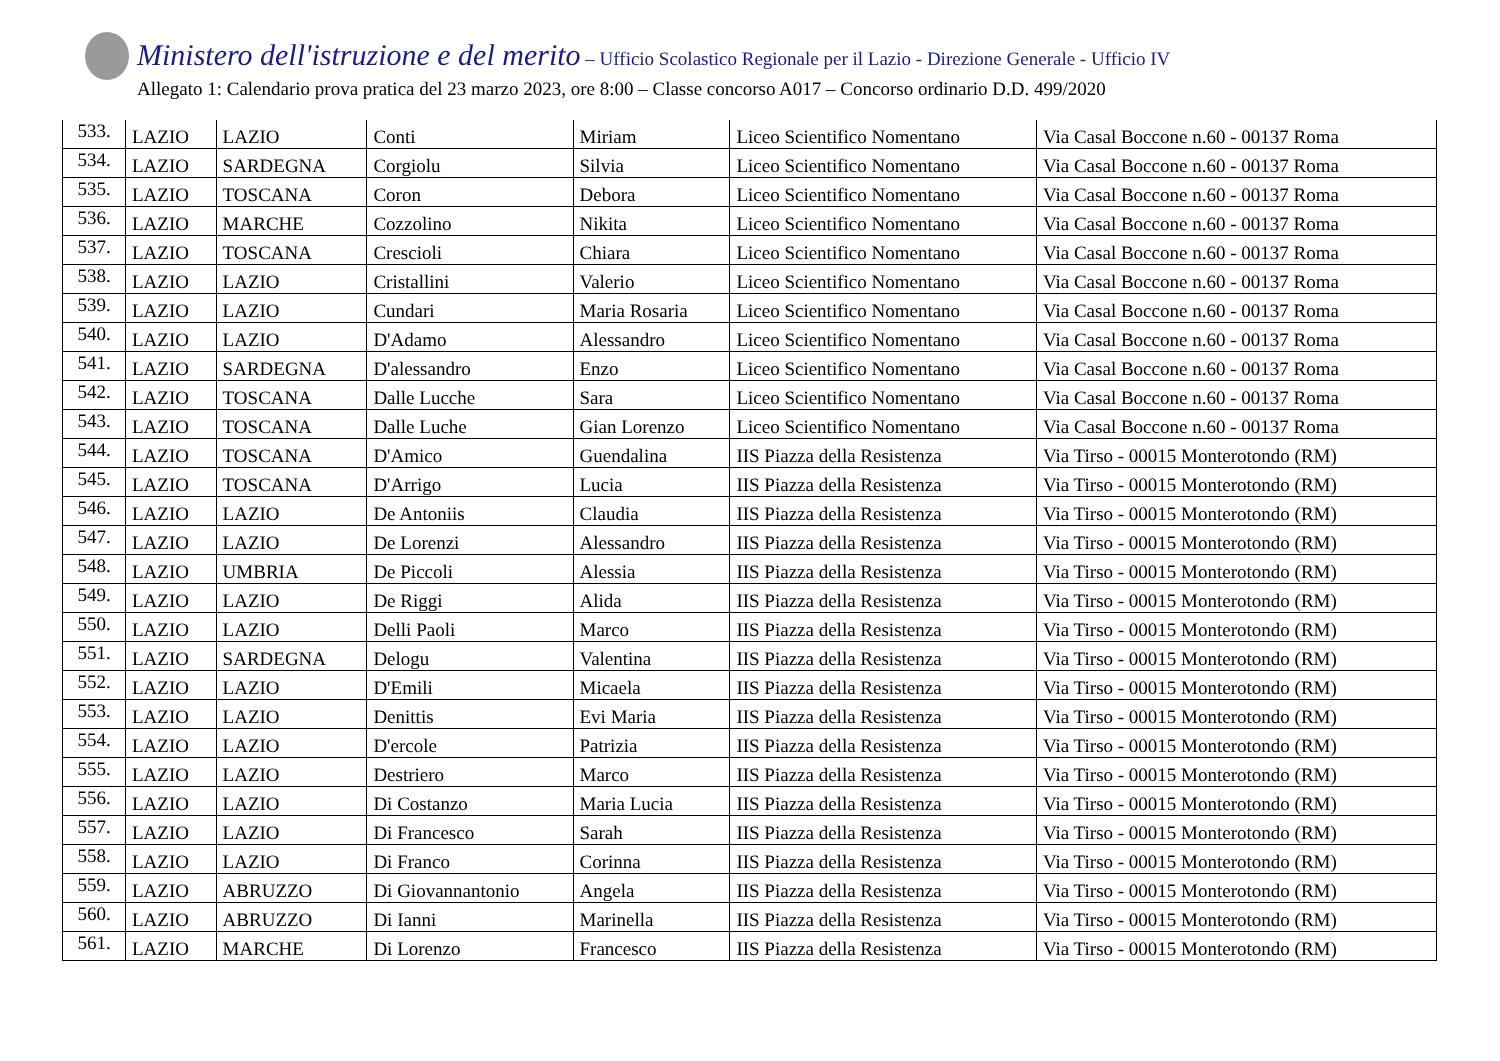Ministero dell'istruzione e del merito – Ufficio Scolastico Regionale per il Lazio - Direzione Generale - Ufficio IV
Allegato 1: Calendario prova pratica del 23 marzo 2023, ore 8:00 – Classe concorso A017 – Concorso ordinario D.D. 499/2020
| 533. | LAZIO | LAZIO | Conti | Miriam | Liceo Scientifico Nomentano | Via Casal Boccone n.60 - 00137 Roma |
| 534. | LAZIO | SARDEGNA | Corgiolu | Silvia | Liceo Scientifico Nomentano | Via Casal Boccone n.60 - 00137 Roma |
| 535. | LAZIO | TOSCANA | Coron | Debora | Liceo Scientifico Nomentano | Via Casal Boccone n.60 - 00137 Roma |
| 536. | LAZIO | MARCHE | Cozzolino | Nikita | Liceo Scientifico Nomentano | Via Casal Boccone n.60 - 00137 Roma |
| 537. | LAZIO | TOSCANA | Crescioli | Chiara | Liceo Scientifico Nomentano | Via Casal Boccone n.60 - 00137 Roma |
| 538. | LAZIO | LAZIO | Cristallini | Valerio | Liceo Scientifico Nomentano | Via Casal Boccone n.60 - 00137 Roma |
| 539. | LAZIO | LAZIO | Cundari | Maria Rosaria | Liceo Scientifico Nomentano | Via Casal Boccone n.60 - 00137 Roma |
| 540. | LAZIO | LAZIO | D'Adamo | Alessandro | Liceo Scientifico Nomentano | Via Casal Boccone n.60 - 00137 Roma |
| 541. | LAZIO | SARDEGNA | D'alessandro | Enzo | Liceo Scientifico Nomentano | Via Casal Boccone n.60 - 00137 Roma |
| 542. | LAZIO | TOSCANA | Dalle Lucche | Sara | Liceo Scientifico Nomentano | Via Casal Boccone n.60 - 00137 Roma |
| 543. | LAZIO | TOSCANA | Dalle Luche | Gian Lorenzo | Liceo Scientifico Nomentano | Via Casal Boccone n.60 - 00137 Roma |
| 544. | LAZIO | TOSCANA | D'Amico | Guendalina | IIS Piazza della Resistenza | Via Tirso - 00015 Monterotondo (RM) |
| 545. | LAZIO | TOSCANA | D'Arrigo | Lucia | IIS Piazza della Resistenza | Via Tirso - 00015 Monterotondo (RM) |
| 546. | LAZIO | LAZIO | De Antoniis | Claudia | IIS Piazza della Resistenza | Via Tirso - 00015 Monterotondo (RM) |
| 547. | LAZIO | LAZIO | De Lorenzi | Alessandro | IIS Piazza della Resistenza | Via Tirso - 00015 Monterotondo (RM) |
| 548. | LAZIO | UMBRIA | De Piccoli | Alessia | IIS Piazza della Resistenza | Via Tirso - 00015 Monterotondo (RM) |
| 549. | LAZIO | LAZIO | De Riggi | Alida | IIS Piazza della Resistenza | Via Tirso - 00015 Monterotondo (RM) |
| 550. | LAZIO | LAZIO | Delli Paoli | Marco | IIS Piazza della Resistenza | Via Tirso - 00015 Monterotondo (RM) |
| 551. | LAZIO | SARDEGNA | Delogu | Valentina | IIS Piazza della Resistenza | Via Tirso - 00015 Monterotondo (RM) |
| 552. | LAZIO | LAZIO | D'Emili | Micaela | IIS Piazza della Resistenza | Via Tirso - 00015 Monterotondo (RM) |
| 553. | LAZIO | LAZIO | Denittis | Evi Maria | IIS Piazza della Resistenza | Via Tirso - 00015 Monterotondo (RM) |
| 554. | LAZIO | LAZIO | D'ercole | Patrizia | IIS Piazza della Resistenza | Via Tirso - 00015 Monterotondo (RM) |
| 555. | LAZIO | LAZIO | Destriero | Marco | IIS Piazza della Resistenza | Via Tirso - 00015 Monterotondo (RM) |
| 556. | LAZIO | LAZIO | Di Costanzo | Maria Lucia | IIS Piazza della Resistenza | Via Tirso - 00015 Monterotondo (RM) |
| 557. | LAZIO | LAZIO | Di Francesco | Sarah | IIS Piazza della Resistenza | Via Tirso - 00015 Monterotondo (RM) |
| 558. | LAZIO | LAZIO | Di Franco | Corinna | IIS Piazza della Resistenza | Via Tirso - 00015 Monterotondo (RM) |
| 559. | LAZIO | ABRUZZO | Di Giovannantonio | Angela | IIS Piazza della Resistenza | Via Tirso - 00015 Monterotondo (RM) |
| 560. | LAZIO | ABRUZZO | Di Ianni | Marinella | IIS Piazza della Resistenza | Via Tirso - 00015 Monterotondo (RM) |
| 561. | LAZIO | MARCHE | Di Lorenzo | Francesco | IIS Piazza della Resistenza | Via Tirso - 00015 Monterotondo (RM) |